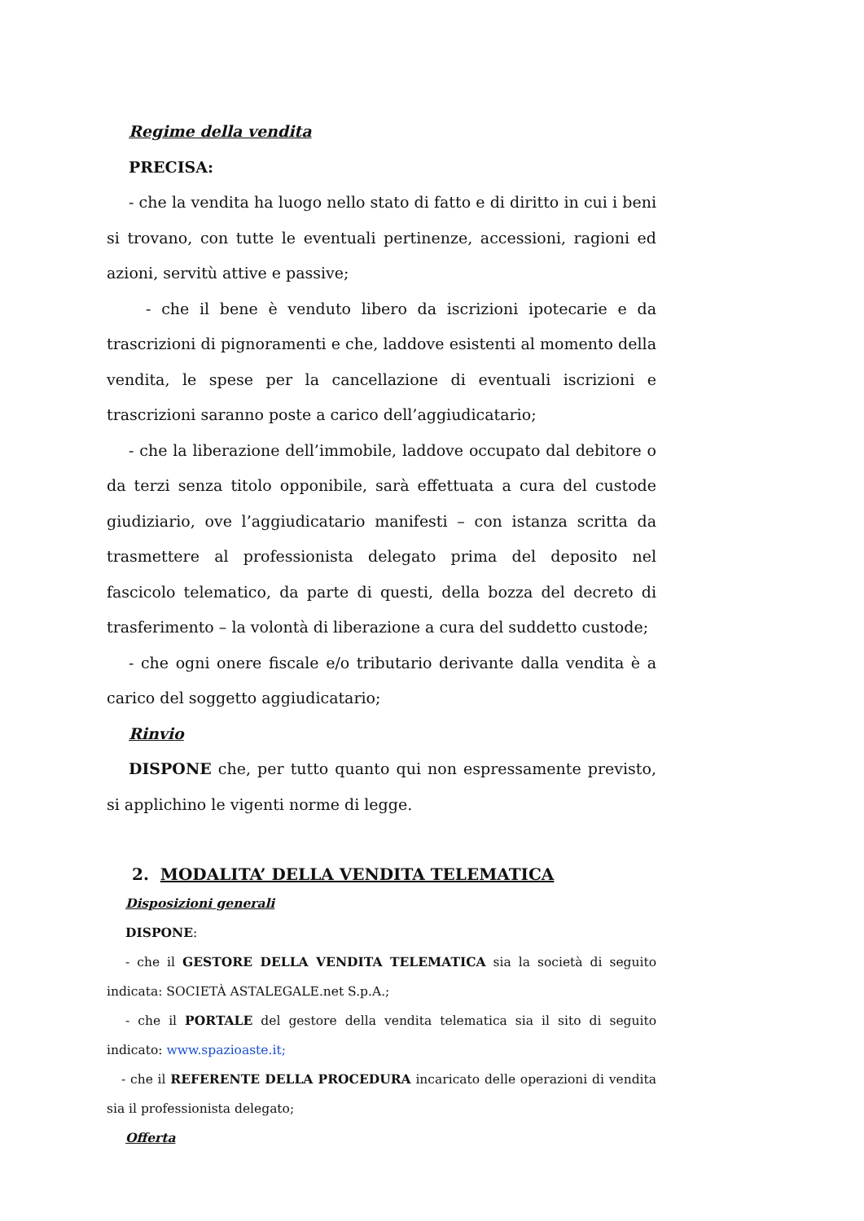Regime della vendita
PRECISA:
- che la vendita ha luogo nello stato di fatto e di diritto in cui i beni si trovano, con tutte le eventuali pertinenze, accessioni, ragioni ed azioni, servitù attive e passive;
- che il bene è venduto libero da iscrizioni ipotecarie e da trascrizioni di pignoramenti e che, laddove esistenti al momento della vendita, le spese per la cancellazione di eventuali iscrizioni e trascrizioni saranno poste a carico dell’aggiudicatario;
- che la liberazione dell’immobile, laddove occupato dal debitore o da terzi senza titolo opponibile, sarà effettuata a cura del custode giudiziario, ove l’aggiudicatario manifesti – con istanza scritta da trasmettere al professionista delegato prima del deposito nel fascicolo telematico, da parte di questi, della bozza del decreto di trasferimento – la volontà di liberazione a cura del suddetto custode;
- che ogni onere fiscale e/o tributario derivante dalla vendita è a carico del soggetto aggiudicatario;
Rinvio
DISPONE che, per tutto quanto qui non espressamente previsto, si applichino le vigenti norme di legge.
2. MODALITA’ DELLA VENDITA TELEMATICA
Disposizioni generali
DISPONE:
- che il GESTORE DELLA VENDITA TELEMATICA sia la società di seguito indicata: SOCIETÀ ASTALEGALE.net S.p.A.;
- che il PORTALE del gestore della vendita telematica sia il sito di seguito indicato: www.spazioaste.it;
- che il REFERENTE DELLA PROCEDURA incaricato delle operazioni di vendita sia il professionista delegato;
Offerta